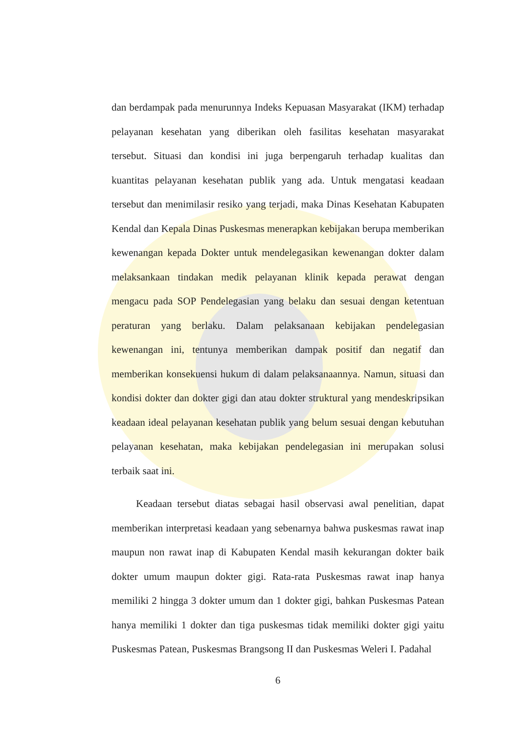dan berdampak pada menurunnya Indeks Kepuasan Masyarakat (IKM) terhadap pelayanan kesehatan yang diberikan oleh fasilitas kesehatan masyarakat tersebut. Situasi dan kondisi ini juga berpengaruh terhadap kualitas dan kuantitas pelayanan kesehatan publik yang ada. Untuk mengatasi keadaan tersebut dan menimilasir resiko yang terjadi, maka Dinas Kesehatan Kabupaten Kendal dan Kepala Dinas Puskesmas menerapkan kebijakan berupa memberikan kewenangan kepada Dokter untuk mendelegasikan kewenangan dokter dalam melaksankaan tindakan medik pelayanan klinik kepada perawat dengan mengacu pada SOP Pendelegasian yang belaku dan sesuai dengan ketentuan peraturan yang berlaku. Dalam pelaksanaan kebijakan pendelegasian kewenangan ini, tentunya memberikan dampak positif dan negatif dan memberikan konsekuensi hukum di dalam pelaksanaannya. Namun, situasi dan kondisi dokter dan dokter gigi dan atau dokter struktural yang mendeskripsikan keadaan ideal pelayanan kesehatan publik yang belum sesuai dengan kebutuhan pelayanan kesehatan, maka kebijakan pendelegasian ini merupakan solusi terbaik saat ini.
Keadaan tersebut diatas sebagai hasil observasi awal penelitian, dapat memberikan interpretasi keadaan yang sebenarnya bahwa puskesmas rawat inap maupun non rawat inap di Kabupaten Kendal masih kekurangan dokter baik dokter umum maupun dokter gigi. Rata-rata Puskesmas rawat inap hanya memiliki 2 hingga 3 dokter umum dan 1 dokter gigi, bahkan Puskesmas Patean hanya memiliki 1 dokter dan tiga puskesmas tidak memiliki dokter gigi yaitu Puskesmas Patean, Puskesmas Brangsong II dan Puskesmas Weleri I. Padahal
6